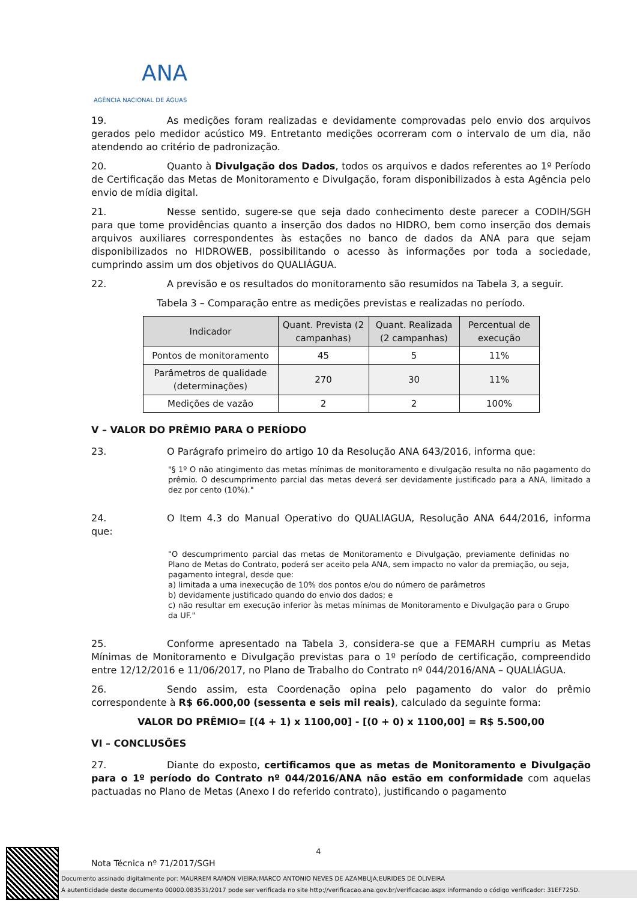ANA
AGÊNCIA NACIONAL DE ÁGUAS
19. As medições foram realizadas e devidamente comprovadas pelo envio dos arquivos gerados pelo medidor acústico M9. Entretanto medições ocorreram com o intervalo de um dia, não atendendo ao critério de padronização.
20. Quanto à Divulgação dos Dados, todos os arquivos e dados referentes ao 1º Período de Certificação das Metas de Monitoramento e Divulgação, foram disponibilizados à esta Agência pelo envio de mídia digital.
21. Nesse sentido, sugere-se que seja dado conhecimento deste parecer a CODIH/SGH para que tome providências quanto a inserção dos dados no HIDRO, bem como inserção dos demais arquivos auxiliares correspondentes às estações no banco de dados da ANA para que sejam disponibilizados no HIDROWEB, possibilitando o acesso às informações por toda a sociedade, cumprindo assim um dos objetivos do QUALIÁGUA.
22. A previsão e os resultados do monitoramento são resumidos na Tabela 3, a seguir.
Tabela 3 – Comparação entre as medições previstas e realizadas no período.
| Indicador | Quant. Prevista (2 campanhas) | Quant. Realizada (2 campanhas) | Percentual de execução |
| --- | --- | --- | --- |
| Pontos de monitoramento | 45 | 5 | 11% |
| Parâmetros de qualidade (determinações) | 270 | 30 | 11% |
| Medições de vazão | 2 | 2 | 100% |
V – VALOR DO PRÊMIO PARA O PERÍODO
23. O Parágrafo primeiro do artigo 10 da Resolução ANA 643/2016, informa que:
"§ 1º O não atingimento das metas mínimas de monitoramento e divulgação resulta no não pagamento do prêmio. O descumprimento parcial das metas deverá ser devidamente justificado para a ANA, limitado a dez por cento (10%)."
24. O Item 4.3 do Manual Operativo do QUALIAGUA, Resolução ANA 644/2016, informa que:
"O descumprimento parcial das metas de Monitoramento e Divulgação, previamente definidas no Plano de Metas do Contrato, poderá ser aceito pela ANA, sem impacto no valor da premiação, ou seja, pagamento integral, desde que:
a) limitada a uma inexecução de 10% dos pontos e/ou do número de parâmetros
b) devidamente justificado quando do envio dos dados; e
c) não resultar em execução inferior às metas mínimas de Monitoramento e Divulgação para o Grupo da UF."
25. Conforme apresentado na Tabela 3, considera-se que a FEMARH cumpriu as Metas Mínimas de Monitoramento e Divulgação previstas para o 1º período de certificação, compreendido entre 12/12/2016 e 11/06/2017, no Plano de Trabalho do Contrato nº 044/2016/ANA – QUALIÁGUA.
26. Sendo assim, esta Coordenação opina pelo pagamento do valor do prêmio correspondente à R$ 66.000,00 (sessenta e seis mil reais), calculado da seguinte forma:
VALOR DO PRÊMIO= [(4 + 1) x 1100,00] - [(0 + 0) x 1100,00] = R$ 5.500,00
VI – CONCLUSÕES
27. Diante do exposto, certificamos que as metas de Monitoramento e Divulgação para o 1º período do Contrato nº 044/2016/ANA não estão em conformidade com aquelas pactuadas no Plano de Metas (Anexo I do referido contrato), justificando o pagamento
4
Nota Técnica nº 71/2017/SGH
Documento assinado digitalmente por: MAURREM RAMON VIEIRA;MARCO ANTONIO NEVES DE AZAMBUJA;EURIDES DE OLIVEIRA
A autenticidade deste documento 00000.083531/2017 pode ser verificada no site http://verificacao.ana.gov.br/verificacao.aspx informando o código verificador: 31EF725D.